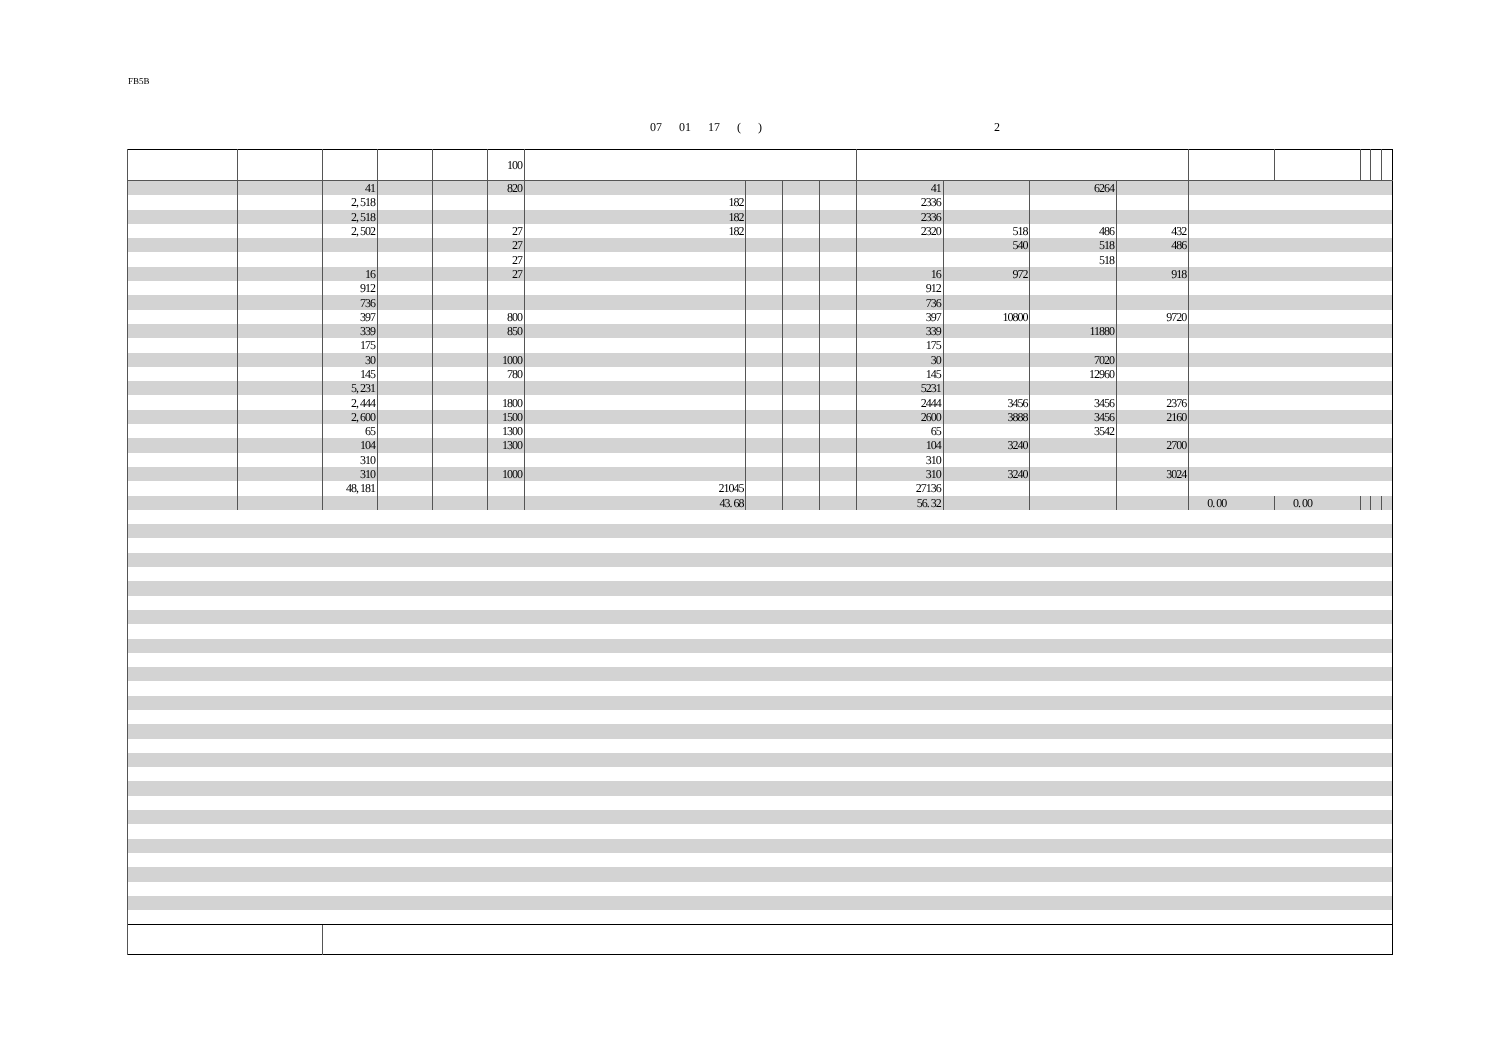FB5B
07 01 17 ( ) 2
| | | | | | 100 | | | | | | | | | | | | | |
| | | 41 | | | 820 | | | | | 41 | | 6264 | | | | | | |
| | | 2, 518 | | | | 182 | | | | 2336 | | | | | | | | |
| | | 2, 518 | | | | 182 | | | | 2336 | | | | | | | | |
| | | 2, 502 | | | 27 | 182 | | | | 2320 | 518 | 486 | 432 | | | | | |
| | | | | | 27 | | | | | | 540 | 518 | 486 | | | | | |
| | | | | | 27 | | | | | | | 518 | | | | | | |
| | | 16 | | | 27 | | | | | 16 | 972 | | 918 | | | | | |
| | | 912 | | | | | | | | 912 | | | | | | | | |
| | | 736 | | | | | | | | 736 | | | | | | | | |
| | | 397 | | | 800 | | | | | 397 | 10800 | | 9720 | | | | | |
| | | 339 | | | 850 | | | | | 339 | | 11880 | | | | | | |
| | | 175 | | | | | | | | 175 | | | | | | | | |
| | | 30 | | | 1000 | | | | | 30 | | 7020 | | | | | | |
| | | 145 | | | 780 | | | | | 145 | | 12960 | | | | | | |
| | | 5, 231 | | | | | | | | 5231 | | | | | | | | |
| | | 2, 444 | | | 1800 | | | | | 2444 | 3456 | 3456 | 2376 | | | | | |
| | | 2, 600 | | | 1500 | | | | | 2600 | 3888 | 3456 | 2160 | | | | | |
| | | 65 | | | 1300 | | | | | 65 | | 3542 | | | | | | |
| | | 104 | | | 1300 | | | | | 104 | 3240 | | 2700 | | | | | |
| | | 310 | | | | | | | | 310 | | | | | | | | |
| | | 310 | | | 1000 | | | | | 310 | 3240 | | 3024 | | | | | |
| | | 48, 181 | | | | 21045 | | | | 27136 | | | | | | | | |
| | | | | | | 43. 68 | | | | 56. 32 | | | | 0. 00 | 0. 00 | | | |